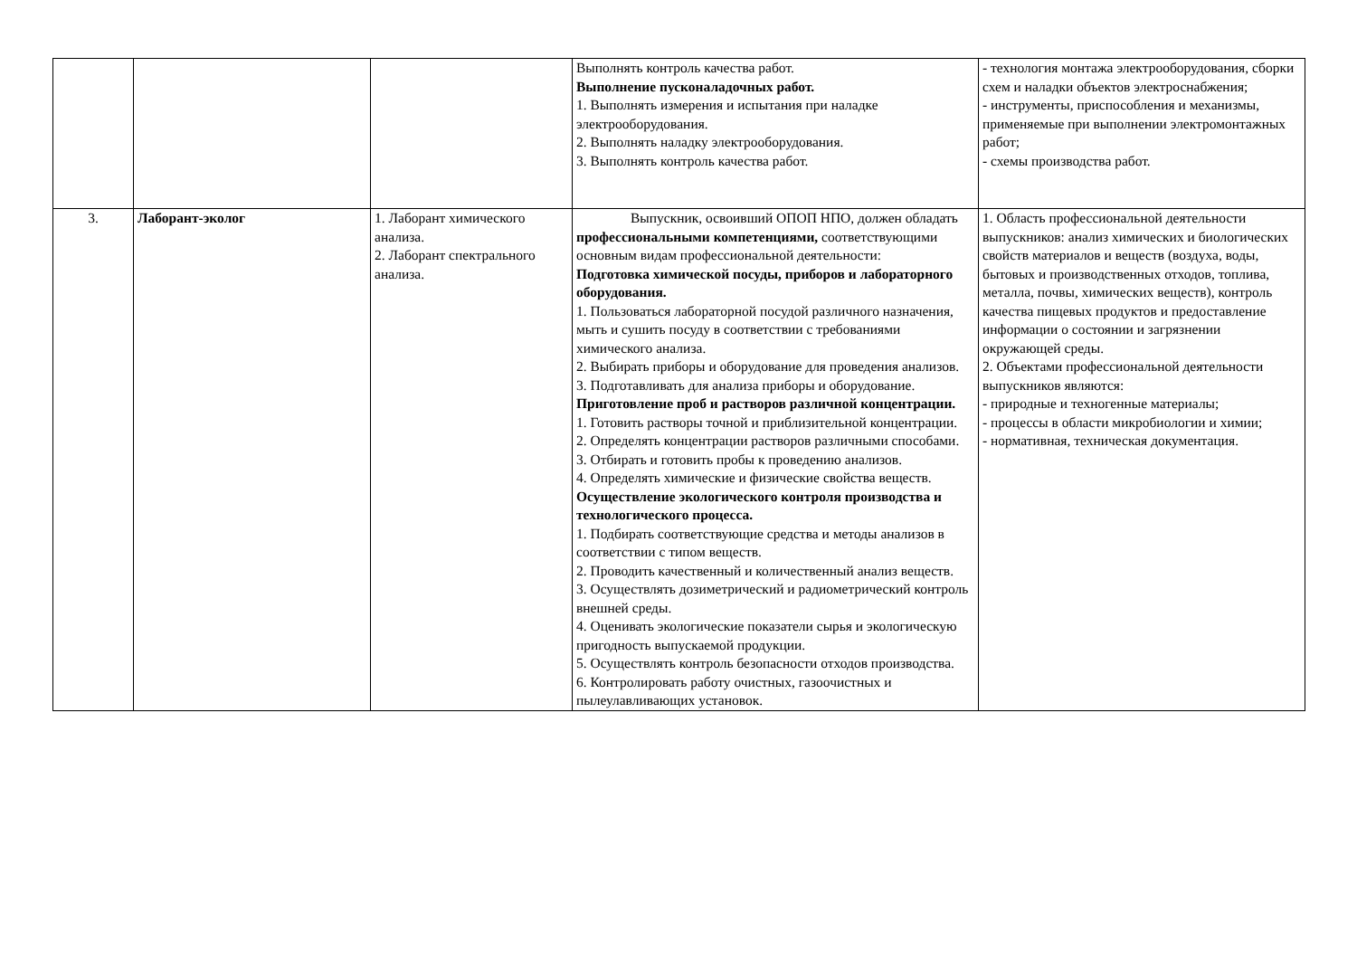| | | | Выполнять контроль качества работ. Выполнение пусконаладочных работ. 1. Выполнять измерения и испытания при наладке электрооборудования. 2. Выполнять наладку электрооборудования. 3. Выполнять контроль качества работ. | - технология монтажа электрооборудования, сборки схем и наладки объектов электроснабжения; - инструменты, приспособления и механизмы, применяемые при выполнении электромонтажных работ; - схемы производства работ. |
| 3. | Лаборант-эколог | 1. Лаборант химического анализа. 2. Лаборант спектрального анализа. | Выпускник, освоивший ОПОП НПО, должен обладать профессиональными компетенциями, соответствующими основным видам профессиональной деятельности: Подготовка химической посуды, приборов и лабораторного оборудования. 1. Пользоваться лабораторной посудой различного назначения, мыть и сушить посуду в соответствии с требованиями химического анализа. 2. Выбирать приборы и оборудование для проведения анализов. 3. Подготавливать для анализа приборы и оборудование. Приготовление проб и растворов различной концентрации. 1. Готовить растворы точной и приблизительной концентрации. 2. Определять концентрации растворов различными способами. 3. Отбирать и готовить пробы к проведению анализов. 4. Определять химические и физические свойства веществ. Осуществление экологического контроля производства и технологического процесса. 1. Подбирать соответствующие средства и методы анализов в соответствии с типом веществ. 2. Проводить качественный и количественный анализ веществ. 3. Осуществлять дозиметрический и радиометрический контроль внешней среды. 4. Оценивать экологические показатели сырья и экологическую пригодность выпускаемой продукции. 5. Осуществлять контроль безопасности отходов производства. 6. Контролировать работу очистных, газоочистных и пылеулавливающих установок. | 1. Область профессиональной деятельности выпускников: анализ химических и биологических свойств материалов и веществ (воздуха, воды, бытовых и производственных отходов, топлива, металла, почвы, химических веществ), контроль качества пищевых продуктов и предоставление информации о состоянии и загрязнении окружающей среды. 2. Объектами профессиональной деятельности выпускников являются: - природные и техногенные материалы; - процессы в области микробиологии и химии; - нормативная, техническая документация. |